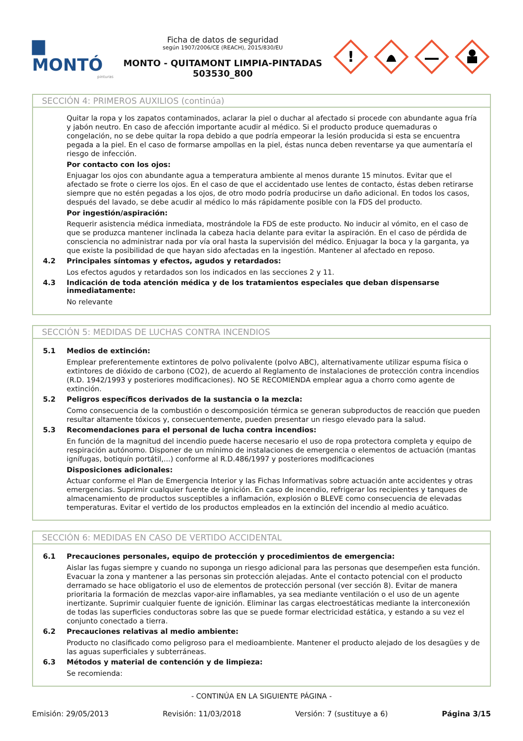▆ MONTÓ
pinturas
Ficha de datos de seguridad
según 1907/2006/CE (REACH), 2015/830/EU
MONTO - QUITAMONT LIMPIA-PINTADAS
503530_800
!
SECCIÓN 4: PRIMEROS AUXILIOS (continúa)
Quitar la ropa y los zapatos contaminados, aclarar la piel o duchar al afectado si procede con abundante agua fría y jabón neutro. En caso de afección importante acudir al médico. Si el producto produce quemaduras o congelación, no se debe quitar la ropa debido a que podría empeorar la lesión producida si esta se encuentra pegada a la piel. En el caso de formarse ampollas en la piel, éstas nunca deben reventarse ya que aumentaría el riesgo de infección.
Por contacto con los ojos:
Enjuagar los ojos con abundante agua a temperatura ambiente al menos durante 15 minutos. Evitar que el afectado se frote o cierre los ojos. En el caso de que el accidentado use lentes de contacto, éstas deben retirarse siempre que no estén pegadas a los ojos, de otro modo podría producirse un daño adicional. En todos los casos, después del lavado, se debe acudir al médico lo más rápidamente posible con la FDS del producto.
Por ingestión/aspiración:
Requerir asistencia médica inmediata, mostrándole la FDS de este producto. No inducir al vómito, en el caso de que se produzca mantener inclinada la cabeza hacia delante para evitar la aspiración. En el caso de pérdida de consciencia no administrar nada por vía oral hasta la supervisión del médico. Enjuagar la boca y la garganta, ya que existe la posibilidad de que hayan sido afectadas en la ingestión. Mantener al afectado en reposo.
4.2 Principales síntomas y efectos, agudos y retardados:
Los efectos agudos y retardados son los indicados en las secciones 2 y 11.
4.3 Indicación de toda atención médica y de los tratamientos especiales que deban dispensarse inmediatamente:
No relevante
SECCIÓN 5: MEDIDAS DE LUCHAS CONTRA INCENDIOS
5.1 Medios de extinción:
Emplear preferentemente extintores de polvo polivalente (polvo ABC), alternativamente utilizar espuma física o extintores de dióxido de carbono (CO2), de acuerdo al Reglamento de instalaciones de protección contra incendios (R.D. 1942/1993 y posteriores modificaciones). NO SE RECOMIENDA emplear agua a chorro como agente de extinción.
5.2 Peligros específicos derivados de la sustancia o la mezcla:
Como consecuencia de la combustión o descomposición térmica se generan subproductos de reacción que pueden resultar altamente tóxicos y, consecuentemente, pueden presentar un riesgo elevado para la salud.
5.3 Recomendaciones para el personal de lucha contra incendios:
En función de la magnitud del incendio puede hacerse necesario el uso de ropa protectora completa y equipo de respiración autónomo. Disponer de un mínimo de instalaciones de emergencia o elementos de actuación (mantas ignífugas, botiquín portátil,...) conforme al R.D.486/1997 y posteriores modificaciones
Disposiciones adicionales:
Actuar conforme el Plan de Emergencia Interior y las Fichas Informativas sobre actuación ante accidentes y otras emergencias. Suprimir cualquier fuente de ignición. En caso de incendio, refrigerar los recipientes y tanques de almacenamiento de productos susceptibles a inflamación, explosión o BLEVE como consecuencia de elevadas temperaturas. Evitar el vertido de los productos empleados en la extinción del incendio al medio acuático.
SECCIÓN 6: MEDIDAS EN CASO DE VERTIDO ACCIDENTAL
6.1 Precauciones personales, equipo de protección y procedimientos de emergencia:
Aislar las fugas siempre y cuando no suponga un riesgo adicional para las personas que desempeñen esta función. Evacuar la zona y mantener a las personas sin protección alejadas. Ante el contacto potencial con el producto derramado se hace obligatorio el uso de elementos de protección personal (ver sección 8). Evitar de manera prioritaria la formación de mezclas vapor-aire inflamables, ya sea mediante ventilación o el uso de un agente inertizante. Suprimir cualquier fuente de ignición. Eliminar las cargas electroestáticas mediante la interconexión de todas las superficies conductoras sobre las que se puede formar electricidad estática, y estando a su vez el conjunto conectado a tierra.
6.2 Precauciones relativas al medio ambiente:
Producto no clasificado como peligroso para el medioambiente. Mantener el producto alejado de los desagües y de las aguas superficiales y subterráneas.
6.3 Métodos y material de contención y de limpieza:
Se recomienda:
- CONTINÚA EN LA SIGUIENTE PÁGINA -
Emisión: 29/05/2013 Revisión: 11/03/2018 Versión: 7 (sustituye a 6) Página 3/15